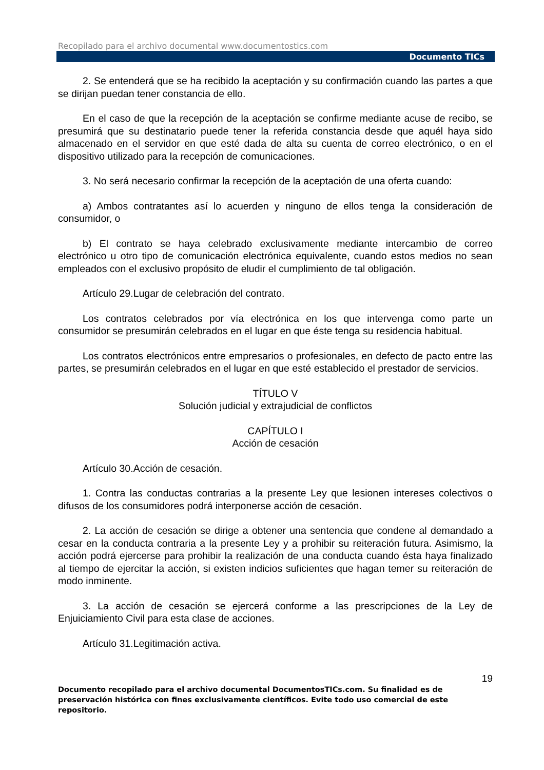Recopilado para el archivo documental www.documentostics.com
Documento TICs
2. Se entenderá que se ha recibido la aceptación y su confirmación cuando las partes a que se dirijan puedan tener constancia de ello.
En el caso de que la recepción de la aceptación se confirme mediante acuse de recibo, se presumirá que su destinatario puede tener la referida constancia desde que aquél haya sido almacenado en el servidor en que esté dada de alta su cuenta de correo electrónico, o en el dispositivo utilizado para la recepción de comunicaciones.
3. No será necesario confirmar la recepción de la aceptación de una oferta cuando:
a) Ambos contratantes así lo acuerden y ninguno de ellos tenga la consideración de consumidor, o
b) El contrato se haya celebrado exclusivamente mediante intercambio de correo electrónico u otro tipo de comunicación electrónica equivalente, cuando estos medios no sean empleados con el exclusivo propósito de eludir el cumplimiento de tal obligación.
Artículo 29.Lugar de celebración del contrato.
Los contratos celebrados por vía electrónica en los que intervenga como parte un consumidor se presumirán celebrados en el lugar en que éste tenga su residencia habitual.
Los contratos electrónicos entre empresarios o profesionales, en defecto de pacto entre las partes, se presumirán celebrados en el lugar en que esté establecido el prestador de servicios.
TÍTULO V
Solución judicial y extrajudicial de conflictos
CAPÍTULO I
Acción de cesación
Artículo 30.Acción de cesación.
1. Contra las conductas contrarias a la presente Ley que lesionen intereses colectivos o difusos de los consumidores podrá interponerse acción de cesación.
2. La acción de cesación se dirige a obtener una sentencia que condene al demandado a cesar en la conducta contraria a la presente Ley y a prohibir su reiteración futura. Asimismo, la acción podrá ejercerse para prohibir la realización de una conducta cuando ésta haya finalizado al tiempo de ejercitar la acción, si existen indicios suficientes que hagan temer su reiteración de modo inminente.
3. La acción de cesación se ejercerá conforme a las prescripciones de la Ley de Enjuiciamiento Civil para esta clase de acciones.
Artículo 31.Legitimación activa.
19
Documento recopilado para el archivo documental DocumentosTICs.com. Su finalidad es de preservación histórica con fines exclusivamente científicos. Evite todo uso comercial de este repositorio.